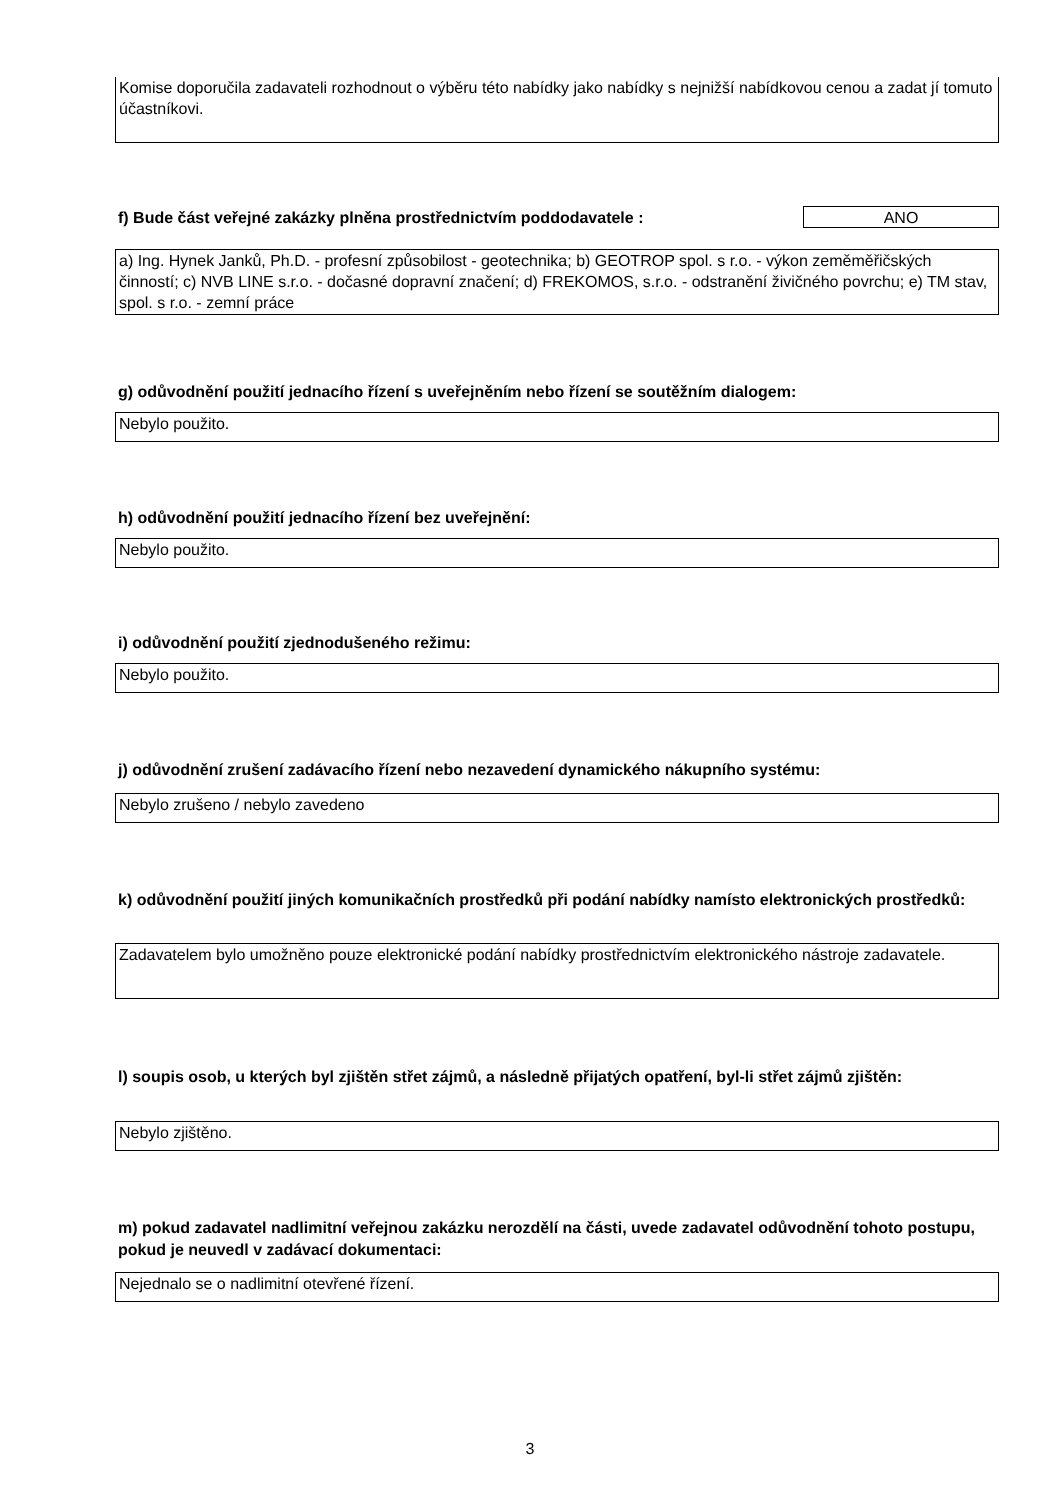Komise doporučila zadavateli rozhodnout o výběru této nabídky jako nabídky s nejnižší nabídkovou cenou a zadat jí tomuto účastníkovi.
f) Bude část veřejné zakázky plněna prostřednictvím poddodavatele : ANO
a) Ing. Hynek Janků, Ph.D. - profesní způsobilost - geotechnika; b) GEOTROP spol. s r.o. - výkon zeměměřičských činností; c) NVB LINE s.r.o. - dočasné dopravní značení; d) FREKOMOS, s.r.o. - odstranění živičného povrchu; e) TM stav, spol. s r.o. - zemní práce
g) odůvodnění použití jednacího řízení s uveřejněním nebo řízení se soutěžním dialogem:
Nebylo použito.
h) odůvodnění použití jednacího řízení bez uveřejnění:
Nebylo použito.
i) odůvodnění použití zjednodušeného režimu:
Nebylo použito.
j) odůvodnění zrušení zadávacího řízení nebo nezavedení dynamického nákupního systému:
Nebylo zrušeno / nebylo zavedeno
k) odůvodnění použití jiných komunikačních prostředků při podání nabídky namísto elektronických prostředků:
Zadavatelem bylo umožněno pouze elektronické podání nabídky prostřednictvím elektronického nástroje zadavatele.
l) soupis osob, u kterých byl zjištěn střet zájmů, a následně přijatých opatření, byl-li střet zájmů zjištěn:
Nebylo zjištěno.
m) pokud zadavatel nadlimitní veřejnou zakázku nerozdělí na části, uvede zadavatel odůvodnění tohoto postupu, pokud je neuvedl v zadávací dokumentaci:
Nejednalo se o nadlimitní otevřené řízení.
3